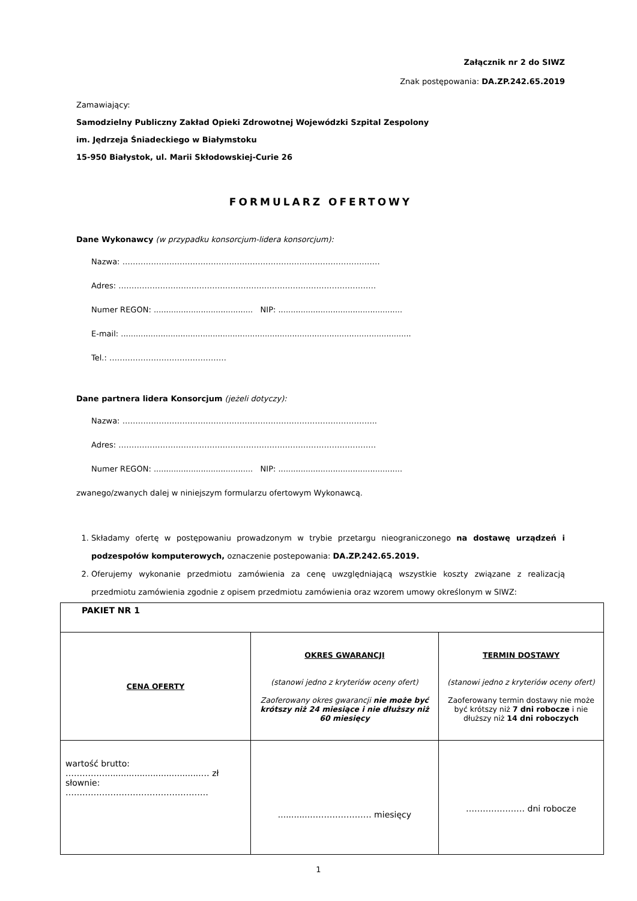Załącznik nr 2 do SIWZ
Znak postępowania: DA.ZP.242.65.2019
Zamawiający:
Samodzielny Publiczny Zakład Opieki Zdrowotnej Wojewódzki Szpital Zespolony
im. Jędrzeja Śniadeckiego w Białymstoku
15-950 Białystok, ul. Marii Skłodowskiej-Curie 26
FORMULARZ OFERTOWY
Dane Wykonawcy (w przypadku konsorcjum-lidera konsorcjum):
Nazwa: ………………………………………………………………………………………
Adres: ………………………………………………………………………………………
Numer REGON: ........................................ NIP: ..................................................
E-mail: .....................................................................................................................
Tel.: ………………………………………
Dane partnera lidera Konsorcjum (jeżeli dotyczy):
Nazwa: ……………………………………………………………………………………..
Adres: ………………………………………………………………………………………
Numer REGON: ........................................ NIP: ..................................................
zwanego/zwanych dalej w niniejszym formularzu ofertowym Wykonawcą.
1. Składamy ofertę w postępowaniu prowadzonym w trybie przetargu nieograniczonego na dostawę urządzeń i podzespołów komputerowych, oznaczenie postepowania: DA.ZP.242.65.2019.
2. Oferujemy wykonanie przedmiotu zamówienia za cenę uwzględniającą wszystkie koszty związane z realizacją przedmiotu zamówienia zgodnie z opisem przedmiotu zamówienia oraz wzorem umowy określonym w SIWZ:
| PAKIET NR 1 | | |
| CENA OFERTY | OKRES GWARANCJI (stanowi jedno z kryteriów oceny ofert) Zaoferowany okres gwarancji nie może być krótszy niż 24 miesiące i nie dłuższy niż 60 miesięcy | TERMIN DOSTAWY (stanowi jedno z kryteriów oceny ofert) Zaoferowany termin dostawy nie może być krótszy niż 7 dni robocze i nie dłuższy niż 14 dni roboczych |
| wartość brutto: ……………...................................… zł słownie: …………………………………………… | .............………………… miesięcy | ………………… dni robocze |
1